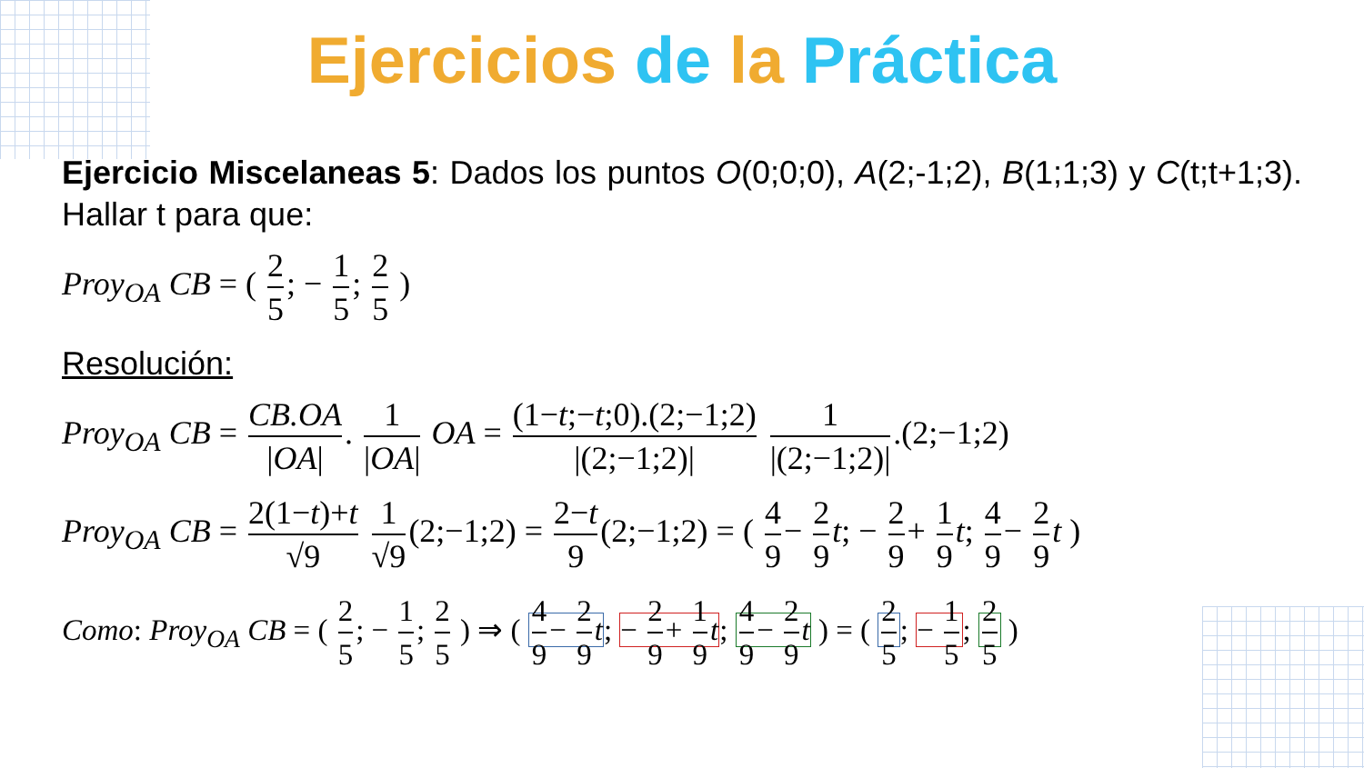Ejercicios de la Práctica
Ejercicio Miscelaneas 5: Dados los puntos O(0;0;0), A(2;-1;2), B(1;1;3) y C(t;t+1;3). Hallar t para que:
Proy<sub>OA</sub> CB = ( 2 5; − 1 5; 2 5 )
Resolución:
Proy<sub>OA</sub> CB = CB.OA |OA|. 1 |OA| OA = (1−t;−t;0).(2;−1;2) |(2;−1;2)| 1 |(2;−1;2)|.(2;−1;2)
Proy<sub>OA</sub> CB = 2(1−t)+t √9 1 √9 (2;−1;2) = 2−t 9 (2;−1;2) = ( 4 9 − 2 9 t; − 2 9 + 1 9 t; 4 9 − 2 9 t )
Como: Proy<sub>OA</sub> CB = ( 2 5; − 1 5; 2 5 ) ⇒ ( 4 9 − 2 9 t; − 2 9 + 1 9 t; 4 9 − 2 9 t ) = ( 2 5; − 1 5; 2 5 )